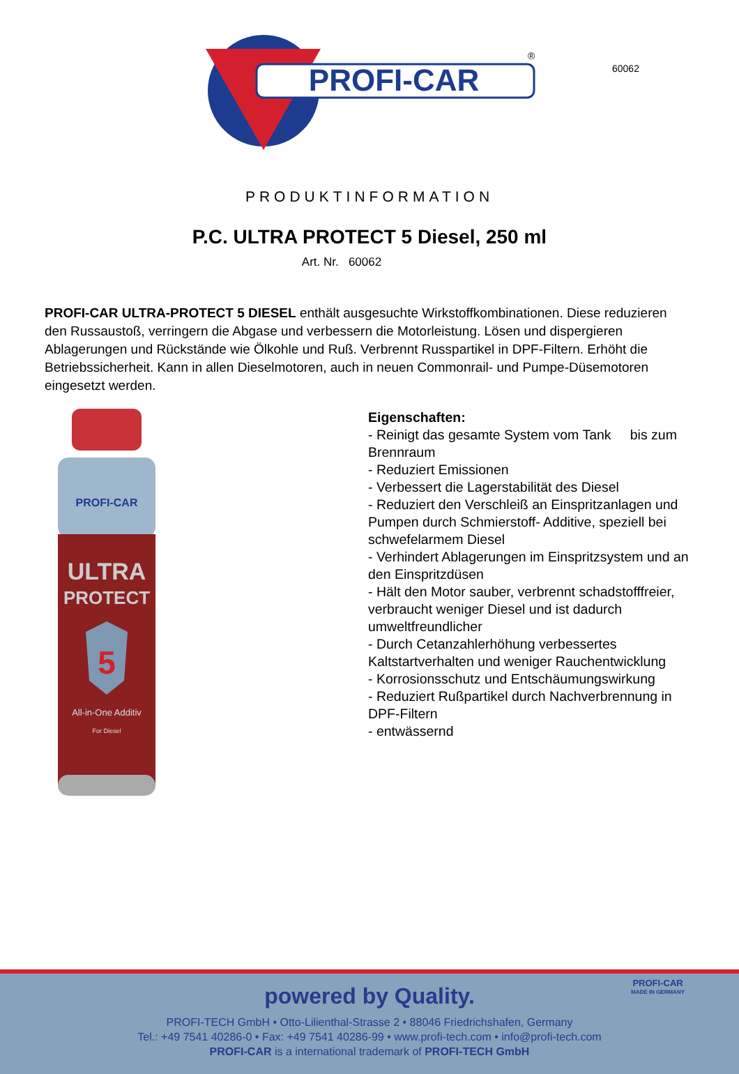60062
PROFI-CAR
®
PRODUKTINFORMATION
P.C. ULTRA PROTECT 5 Diesel, 250 ml
Art. Nr. 60062
PROFI-CAR ULTRA-PROTECT 5 DIESEL enthält ausgesuchte Wirkstoffkombinationen. Diese reduzieren den Russaustoß, verringern die Abgase und verbessern die Motorleistung. Lösen und dispergieren Ablagerungen und Rückstände wie Ölkohle und Ruß. Verbrennt Russpartikel in DPF-Filtern. Erhöht die Betriebssicherheit. Kann in allen Dieselmotoren, auch in neuen Commonrail- und Pumpe-Düsemotoren eingesetzt werden.
PROFI-CAR
ULTRA
PROTECT
5
All-in-One Additiv
For Diesel
Eigenschaften:
- Reinigt das gesamte System vom Tank bis zum Brennraum
- Reduziert Emissionen
- Verbessert die Lagerstabilität des Diesel
- Reduziert den Verschleiß an Einspritzanlagen und Pumpen durch Schmierstoff- Additive, speziell bei schwefelarmem Diesel
- Verhindert Ablagerungen im Einspritzsystem und an den Einspritzdüsen
- Hält den Motor sauber, verbrennt schadstofffreier, verbraucht weniger Diesel und ist dadurch umweltfreundlicher
- Durch Cetanzahlerhöhung verbessertes Kaltstartverhalten und weniger Rauchentwicklung
- Korrosionsschutz und Entschäumungswirkung
- Reduziert Rußpartikel durch Nachverbrennung in DPF-Filtern
- entwässernd
PROFI-CAR
MADE IN GERMANY
powered by Quality.
PROFI-TECH GmbH • Otto-Lilienthal-Strasse 2 • 88046 Friedrichshafen, Germany
Tel.: +49 7541 40286-0 • Fax: +49 7541 40286-99 • www.profi-tech.com • info@profi-tech.com
PROFI-CAR is a international trademark of PROFI-TECH GmbH